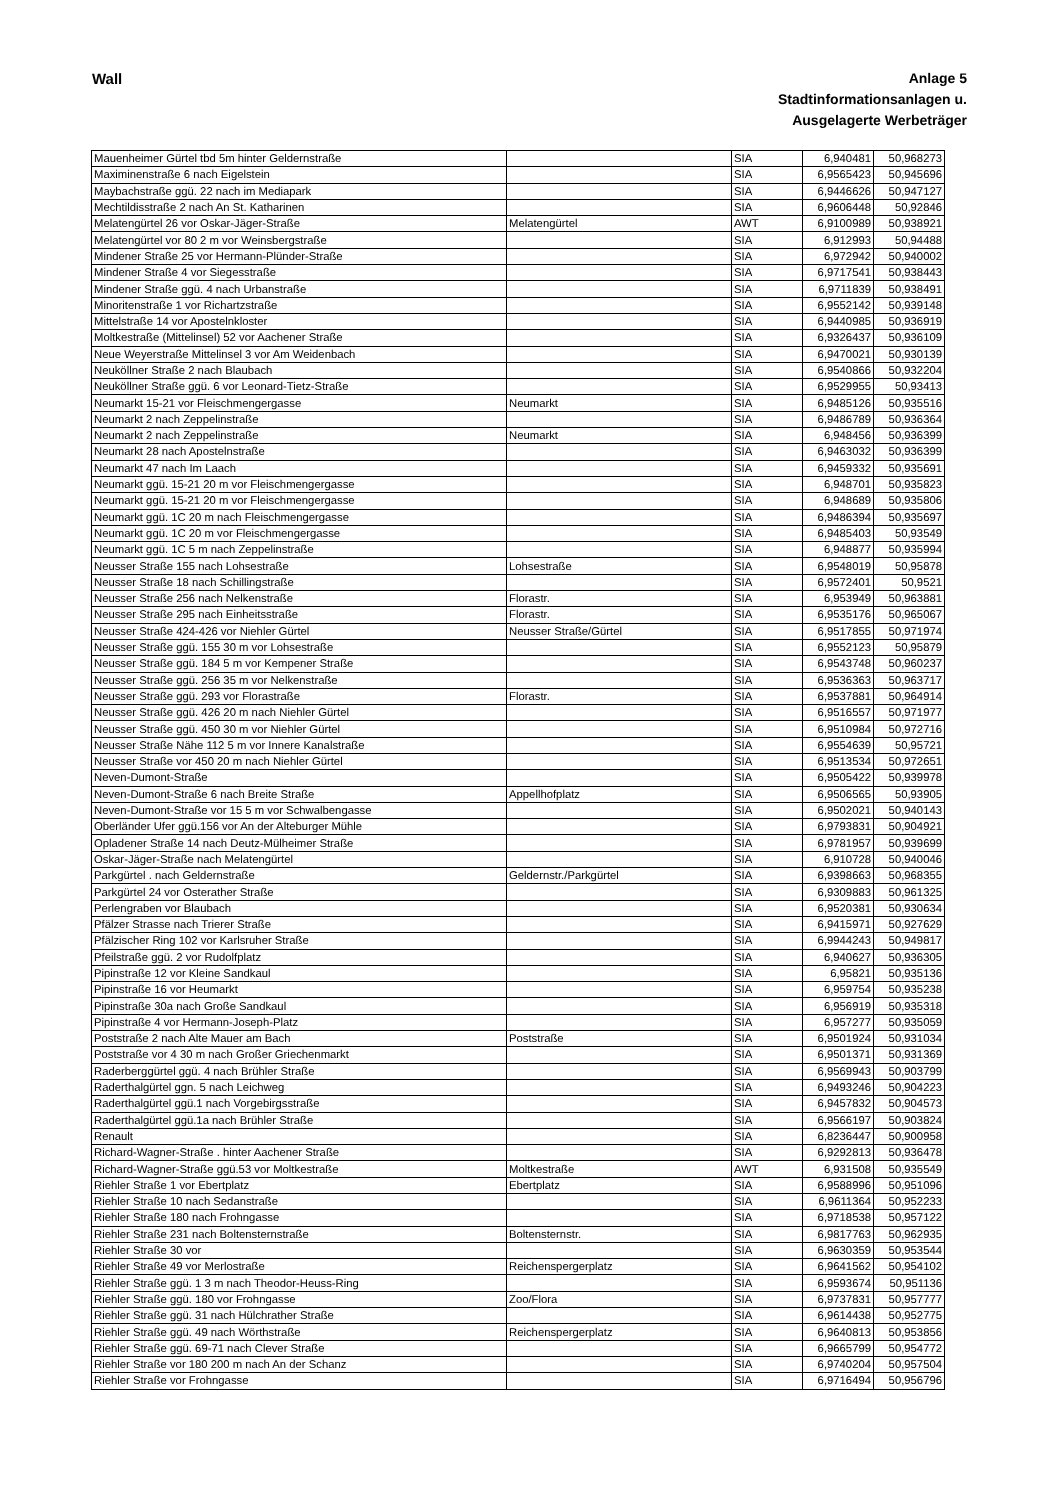Wall
Anlage 5
Stadtinformationsanlagen u.
Ausgelagerte Werbeträger
| Mauenheimer Gürtel tbd 5m hinter Geldernstraße | | SIA | 6,940481 | 50,968273 |
| Maximinenstraße 6 nach Eigelstein | | SIA | 6,9565423 | 50,945696 |
| Maybachstraße ggü. 22 nach im Mediapark | | SIA | 6,9446626 | 50,947127 |
| Mechtildisstraße 2 nach An St. Katharinen | | SIA | 6,9606448 | 50,92846 |
| Melatengürtel 26 vor Oskar-Jäger-Straße | Melatengürtel | AWT | 6,9100989 | 50,938921 |
| Melatengürtel vor 80 2 m vor Weinsbergstraße | | SIA | 6,912993 | 50,94488 |
| Mindener Straße 25 vor Hermann-Plünder-Straße | | SIA | 6,972942 | 50,940002 |
| Mindener Straße 4 vor Siegesstraße | | SIA | 6,9717541 | 50,938443 |
| Mindener Straße ggü. 4 nach Urbanstraße | | SIA | 6,9711839 | 50,938491 |
| Minoritenstraße 1 vor Richartzstraße | | SIA | 6,9552142 | 50,939148 |
| Mittelstraße 14 vor Apostelnkloster | | SIA | 6,9440985 | 50,936919 |
| Moltkestraße (Mittelinsel) 52 vor Aachener Straße | | SIA | 6,9326437 | 50,936109 |
| Neue Weyerstraße Mittelinsel 3 vor Am Weidenbach | | SIA | 6,9470021 | 50,930139 |
| Neuköllner Straße 2 nach Blaubach | | SIA | 6,9540866 | 50,932204 |
| Neuköllner Straße ggü. 6 vor Leonard-Tietz-Straße | | SIA | 6,9529955 | 50,93413 |
| Neumarkt 15-21 vor Fleischmengergasse | Neumarkt | SIA | 6,9485126 | 50,935516 |
| Neumarkt 2 nach Zeppelinstraße | | SIA | 6,9486789 | 50,936364 |
| Neumarkt 2 nach Zeppelinstraße | Neumarkt | SIA | 6,948456 | 50,936399 |
| Neumarkt 28 nach Apostelnstraße | | SIA | 6,9463032 | 50,936399 |
| Neumarkt 47 nach Im Laach | | SIA | 6,9459332 | 50,935691 |
| Neumarkt ggü. 15-21 20 m vor Fleischmengergasse | | SIA | 6,948701 | 50,935823 |
| Neumarkt ggü. 15-21 20 m vor Fleischmengergasse | | SIA | 6,948689 | 50,935806 |
| Neumarkt ggü. 1C 20 m nach Fleischmengergasse | | SIA | 6,9486394 | 50,935697 |
| Neumarkt ggü. 1C 20 m vor Fleischmengergasse | | SIA | 6,9485403 | 50,93549 |
| Neumarkt ggü. 1C 5 m nach Zeppelinstraße | | SIA | 6,948877 | 50,935994 |
| Neusser Straße 155 nach Lohsestraße | Lohsestraße | SIA | 6,9548019 | 50,95878 |
| Neusser Straße 18 nach Schillingstraße | | SIA | 6,9572401 | 50,9521 |
| Neusser Straße 256 nach Nelkenstraße | Florastr. | SIA | 6,953949 | 50,963881 |
| Neusser Straße 295 nach Einheitsstraße | Florastr. | SIA | 6,9535176 | 50,965067 |
| Neusser Straße 424-426 vor Niehler Gürtel | Neusser Straße/Gürtel | SIA | 6,9517855 | 50,971974 |
| Neusser Straße ggü. 155 30 m vor Lohsestraße | | SIA | 6,9552123 | 50,95879 |
| Neusser Straße ggü. 184 5 m vor Kempener Straße | | SIA | 6,9543748 | 50,960237 |
| Neusser Straße ggü. 256 35 m vor Nelkenstraße | | SIA | 6,9536363 | 50,963717 |
| Neusser Straße ggü. 293 vor Florastraße | Florastr. | SIA | 6,9537881 | 50,964914 |
| Neusser Straße ggü. 426 20 m nach Niehler Gürtel | | SIA | 6,9516557 | 50,971977 |
| Neusser Straße ggü. 450 30 m vor Niehler Gürtel | | SIA | 6,9510984 | 50,972716 |
| Neusser Straße Nähe 112 5 m vor Innere Kanalstraße | | SIA | 6,9554639 | 50,95721 |
| Neusser Straße vor 450 20 m nach Niehler Gürtel | | SIA | 6,9513534 | 50,972651 |
| Neven-Dumont-Straße | | SIA | 6,9505422 | 50,939978 |
| Neven-Dumont-Straße 6 nach Breite Straße | Appellhofplatz | SIA | 6,9506565 | 50,93905 |
| Neven-Dumont-Straße vor 15 5 m vor Schwalbengasse | | SIA | 6,9502021 | 50,940143 |
| Oberländer Ufer ggü.156 vor An der Alteburger Mühle | | SIA | 6,9793831 | 50,904921 |
| Opladener Straße 14 nach Deutz-Mülheimer Straße | | SIA | 6,9781957 | 50,939699 |
| Oskar-Jäger-Straße nach Melatengürtel | | SIA | 6,910728 | 50,940046 |
| Parkgürtel . nach Geldernstraße | Geldernstr./Parkgürtel | SIA | 6,9398663 | 50,968355 |
| Parkgürtel 24 vor Osterather Straße | | SIA | 6,9309883 | 50,961325 |
| Perlengraben vor Blaubach | | SIA | 6,9520381 | 50,930634 |
| Pfälzer Strasse nach Trierer Straße | | SIA | 6,9415971 | 50,927629 |
| Pfälzischer Ring 102 vor Karlsruher Straße | | SIA | 6,9944243 | 50,949817 |
| Pfeilstraße ggü. 2 vor Rudolfplatz | | SIA | 6,940627 | 50,936305 |
| Pipinstraße 12 vor Kleine Sandkaul | | SIA | 6,95821 | 50,935136 |
| Pipinstraße 16 vor Heumarkt | | SIA | 6,959754 | 50,935238 |
| Pipinstraße 30a nach Große Sandkaul | | SIA | 6,956919 | 50,935318 |
| Pipinstraße 4 vor Hermann-Joseph-Platz | | SIA | 6,957277 | 50,935059 |
| Poststraße 2 nach Alte Mauer am Bach | Poststraße | SIA | 6,9501924 | 50,931034 |
| Poststraße vor 4 30 m nach Großer Griechenmarkt | | SIA | 6,9501371 | 50,931369 |
| Raderberggürtel ggü. 4 nach Brühler Straße | | SIA | 6,9569943 | 50,903799 |
| Raderthalgürtel ggn. 5 nach Leichweg | | SIA | 6,9493246 | 50,904223 |
| Raderthalgürtel ggü.1 nach Vorgebirgsstraße | | SIA | 6,9457832 | 50,904573 |
| Raderthalgürtel ggü.1a nach Brühler Straße | | SIA | 6,9566197 | 50,903824 |
| Renault | | SIA | 6,8236447 | 50,900958 |
| Richard-Wagner-Straße . hinter Aachener Straße | | SIA | 6,9292813 | 50,936478 |
| Richard-Wagner-Straße ggü.53 vor Moltkestraße | Moltkestraße | AWT | 6,931508 | 50,935549 |
| Riehler Straße 1 vor Ebertplatz | Ebertplatz | SIA | 6,9588996 | 50,951096 |
| Riehler Straße 10 nach Sedanstraße | | SIA | 6,9611364 | 50,952233 |
| Riehler Straße 180 nach Frohngasse | | SIA | 6,9718538 | 50,957122 |
| Riehler Straße 231 nach Boltensternstraße | Boltensternstr. | SIA | 6,9817763 | 50,962935 |
| Riehler Straße 30 vor | | SIA | 6,9630359 | 50,953544 |
| Riehler Straße 49 vor Merlostraße | Reichenspergerplatz | SIA | 6,9641562 | 50,954102 |
| Riehler Straße ggü. 1 3 m nach Theodor-Heuss-Ring | | SIA | 6,9593674 | 50,951136 |
| Riehler Straße ggü. 180 vor Frohngasse | Zoo/Flora | SIA | 6,9737831 | 50,957777 |
| Riehler Straße ggü. 31 nach Hülchrather Straße | | SIA | 6,9614438 | 50,952775 |
| Riehler Straße ggü. 49 nach Wörthstraße | Reichenspergerplatz | SIA | 6,9640813 | 50,953856 |
| Riehler Straße ggü. 69-71 nach Clever Straße | | SIA | 6,9665799 | 50,954772 |
| Riehler Straße vor 180 200 m nach An der Schanz | | SIA | 6,9740204 | 50,957504 |
| Riehler Straße vor Frohngasse | | SIA | 6,9716494 | 50,956796 |